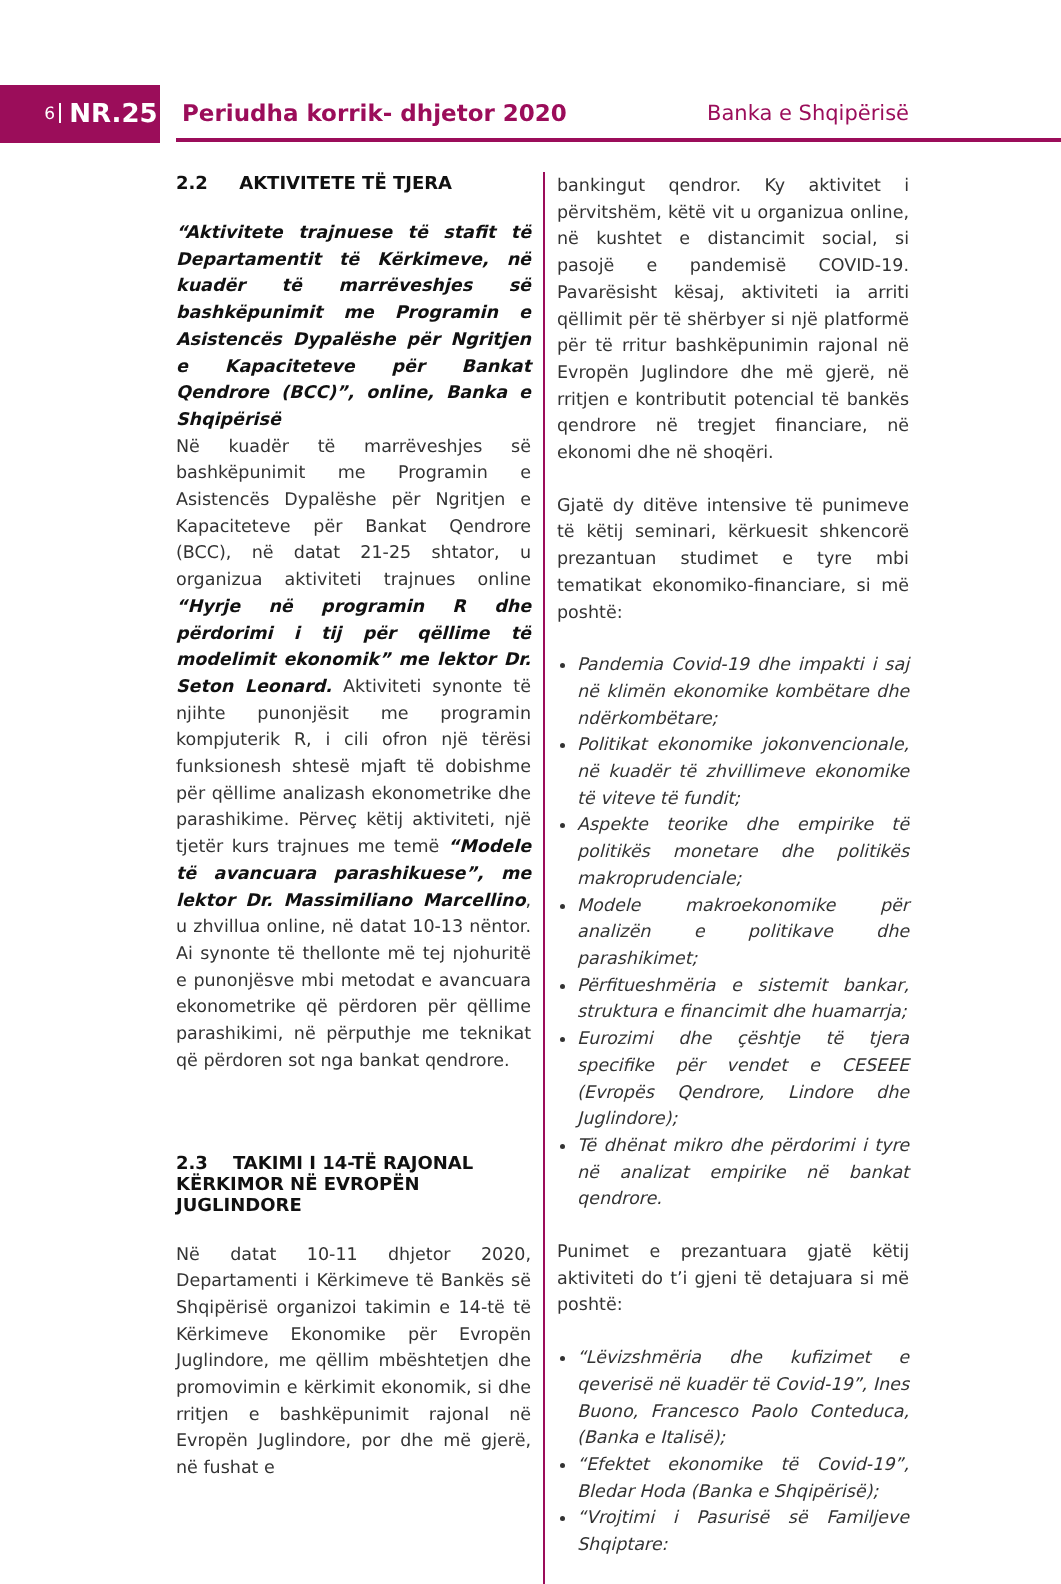6 NR.25 Periudha korrik- dhjetor 2020 Banka e Shqipërisë
2.2 AKTIVITETE TË TJERA
“Aktivitete trajnuese të stafit të Departamentit të Kërkimeve, në kuadër të marrëveshjes së bashkëpunimit me Programin e Asistencës Dypalëshe për Ngritjen e Kapaciteteve për Bankat Qendrore (BCC)”, online, Banka e Shqipërisë
Në kuadër të marrëveshjes së bashkëpunimit me Programin e Asistencës Dypalëshe për Ngritjen e Kapaciteteve për Bankat Qendrore (BCC), në datat 21-25 shtator, u organizua aktiviteti trajnues online “Hyrje në programin R dhe përdorimi i tij për qëllime të modelimit ekonomik” me lektor Dr. Seton Leonard. Aktiviteti synonte të njihte punonjësit me programin kompjuterik R, i cili ofron një tërësi funksionesh shtesë mjaft të dobishme për qëllime analizash ekonometrike dhe parashikime. Përveç këtij aktiviteti, një tjetër kurs trajnues me temë “Modele të avancuara parashikuese”, me lektor Dr. Massimiliano Marcellino, u zhvillua online, në datat 10-13 nëntor. Ai synonte të thellonte më tej njohuritë e punonjësve mbi metodat e avancuara ekonometrike që përdoren për qëllime parashikimi, në përputhje me teknikat që përdoren sot nga bankat qendrore.
2.3 TAKIMI I 14-TË RAJONAL KËRKIMOR NË EVROPËN JUGLINDORE
Në datat 10-11 dhjetor 2020, Departamenti i Kërkimeve të Bankës së Shqipërisë organizoi takimin e 14-të të Kërkimeve Ekonomike për Evropën Juglindore, me qëllim mbështetjen dhe promovimin e kërkimit ekonomik, si dhe rritjen e bashkëpunimit rajonal në Evropën Juglindore, por dhe më gjerë, në fushat e
bankingut qendror. Ky aktivitet i përvitshëm, këtë vit u organizua online, në kushtet e distancimit social, si pasojë e pandemisë COVID-19. Pavarësisht kësaj, aktiviteti ia arriti qëllimit për të shërbyer si një platformë për të rritur bashkëpunimin rajonal në Evropën Juglindore dhe më gjerë, në rritjen e kontributit potencial të bankës qendrore në tregjet financiare, në ekonomi dhe në shoqëri.
Gjatë dy ditëve intensive të punimeve të këtij seminari, kërkuesit shkencorë prezantuan studimet e tyre mbi tematikat ekonomiko-financiare, si më poshtë:
Pandemia Covid-19 dhe impakti i saj në klimën ekonomike kombëtare dhe ndërkombëtare;
Politikat ekonomike jokonvencionale, në kuadër të zhvillimeve ekonomike të viteve të fundit;
Aspekte teorike dhe empirike të politikës monetare dhe politikës makroprudenciale;
Modele makroekonomike për analizën e politikave dhe parashikimet;
Përfitueshmëria e sistemit bankar, struktura e financimit dhe huamarrja;
Eurozimi dhe çështje të tjera specifike për vendet e CESEEE (Evropës Qendrore, Lindore dhe Juglindore);
Të dhënat mikro dhe përdorimi i tyre në analizat empirike në bankat qendrore.
Punimet e prezantuara gjatë këtij aktiviteti do t’i gjeni të detajuara si më poshtë:
“Lëvizshmëria dhe kufizimet e qeverisë në kuadër të Covid-19”, Ines Buono, Francesco Paolo Conteduca, (Banka e Italisë);
“Efektet ekonomike të Covid-19”, Bledar Hoda (Banka e Shqipërisë);
“Vrojtimi i Pasurisë së Familjeve Shqiptare: